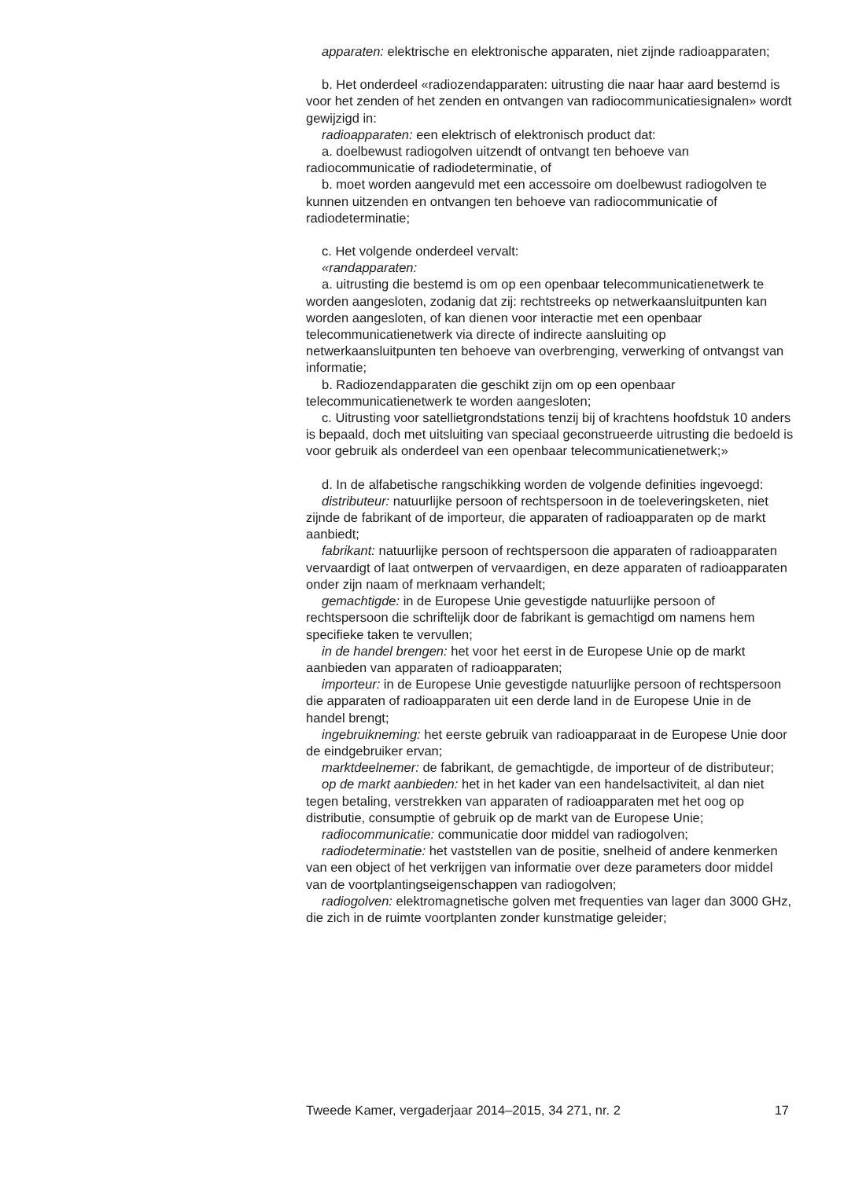apparaten: elektrische en elektronische apparaten, niet zijnde radioapparaten;
b. Het onderdeel «radiozendapparaten: uitrusting die naar haar aard bestemd is voor het zenden of het zenden en ontvangen van radiocommunicatiesignalen» wordt gewijzigd in:
radioapparaten: een elektrisch of elektronisch product dat:
a. doelbewust radiogolven uitzendt of ontvangt ten behoeve van radiocommunicatie of radiodeterminatie, of
b. moet worden aangevuld met een accessoire om doelbewust radiogolven te kunnen uitzenden en ontvangen ten behoeve van radiocommunicatie of radiodeterminatie;
c. Het volgende onderdeel vervalt:
«randapparaten:
a. uitrusting die bestemd is om op een openbaar telecommunicatienetwerk te worden aangesloten, zodanig dat zij: rechtstreeks op netwerkaansluitpunten kan worden aangesloten, of kan dienen voor interactie met een openbaar telecommunicatienetwerk via directe of indirecte aansluiting op netwerkaansluitpunten ten behoeve van overbrenging, verwerking of ontvangst van informatie;
b. Radiozendapparaten die geschikt zijn om op een openbaar telecommunicatienetwerk te worden aangesloten;
c. Uitrusting voor satellietgrondstations tenzij bij of krachtens hoofdstuk 10 anders is bepaald, doch met uitsluiting van speciaal geconstrueerde uitrusting die bedoeld is voor gebruik als onderdeel van een openbaar telecommunicatienetwerk;»
d. In de alfabetische rangschikking worden de volgende definities ingevoegd:
distributeur: natuurlijke persoon of rechtspersoon in de toeleveringsketen, niet zijnde de fabrikant of de importeur, die apparaten of radioapparaten op de markt aanbiedt;
fabrikant: natuurlijke persoon of rechtspersoon die apparaten of radioapparaten vervaardigt of laat ontwerpen of vervaardigen, en deze apparaten of radioapparaten onder zijn naam of merknaam verhandelt;
gemachtigde: in de Europese Unie gevestigde natuurlijke persoon of rechtspersoon die schriftelijk door de fabrikant is gemachtigd om namens hem specifieke taken te vervullen;
in de handel brengen: het voor het eerst in de Europese Unie op de markt aanbieden van apparaten of radioapparaten;
importeur: in de Europese Unie gevestigde natuurlijke persoon of rechtspersoon die apparaten of radioapparaten uit een derde land in de Europese Unie in de handel brengt;
ingebruikneming: het eerste gebruik van radioapparaat in de Europese Unie door de eindgebruiker ervan;
marktdeelnemer: de fabrikant, de gemachtigde, de importeur of de distributeur;
op de markt aanbieden: het in het kader van een handelsactiviteit, al dan niet tegen betaling, verstrekken van apparaten of radioapparaten met het oog op distributie, consumptie of gebruik op de markt van de Europese Unie;
radiocommunicatie: communicatie door middel van radiogolven;
radiodeterminatie: het vaststellen van de positie, snelheid of andere kenmerken van een object of het verkrijgen van informatie over deze parameters door middel van de voortplantingseigenschappen van radiogolven;
radiogolven: elektromagnetische golven met frequenties van lager dan 3000 GHz, die zich in de ruimte voortplanten zonder kunstmatige geleider;
Tweede Kamer, vergaderjaar 2014–2015, 34 271, nr. 2 17